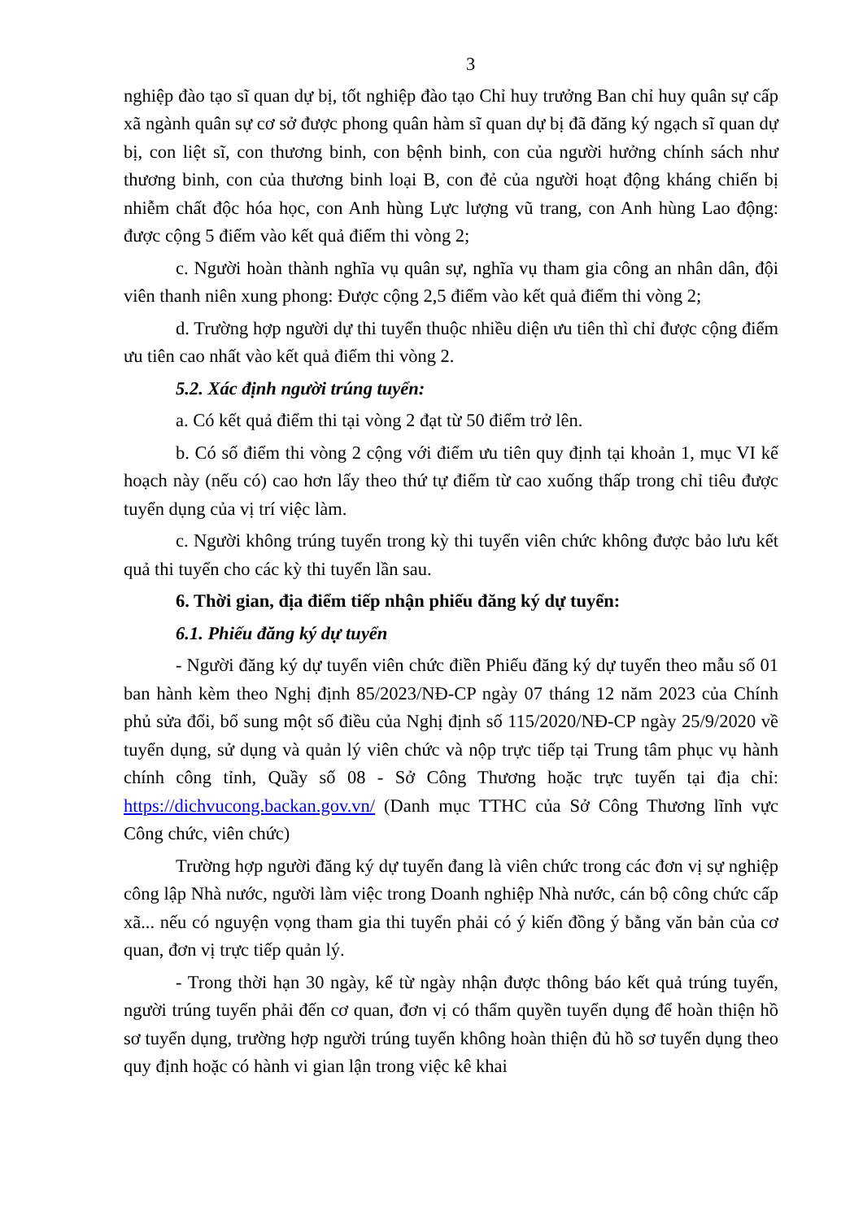3
nghiệp đào tạo sĩ quan dự bị, tốt nghiệp đào tạo Chỉ huy trưởng Ban chỉ huy quân sự cấp xã ngành quân sự cơ sở được phong quân hàm sĩ quan dự bị đã đăng ký ngạch sĩ quan dự bị, con liệt sĩ, con thương binh, con bệnh binh, con của người hưởng chính sách như thương binh, con của thương binh loại B, con đẻ của người hoạt động kháng chiến bị nhiễm chất độc hóa học, con Anh hùng Lực lượng vũ trang, con Anh hùng Lao động: được cộng 5 điểm vào kết quả điểm thi vòng 2;
c. Người hoàn thành nghĩa vụ quân sự, nghĩa vụ tham gia công an nhân dân, đội viên thanh niên xung phong: Được cộng 2,5 điểm vào kết quả điểm thi vòng 2;
d. Trường hợp người dự thi tuyển thuộc nhiều diện ưu tiên thì chỉ được cộng điểm ưu tiên cao nhất vào kết quả điểm thi vòng 2.
5.2. Xác định người trúng tuyển:
a. Có kết quả điểm thi tại vòng 2 đạt từ 50 điểm trở lên.
b. Có số điểm thi vòng 2 cộng với điểm ưu tiên quy định tại khoản 1, mục VI kế hoạch này (nếu có) cao hơn lấy theo thứ tự điểm từ cao xuống thấp trong chỉ tiêu được tuyển dụng của vị trí việc làm.
c. Người không trúng tuyển trong kỳ thi tuyển viên chức không được bảo lưu kết quả thi tuyển cho các kỳ thi tuyển lần sau.
6. Thời gian, địa điểm tiếp nhận phiếu đăng ký dự tuyển:
6.1. Phiếu đăng ký dự tuyển
- Người đăng ký dự tuyển viên chức điền Phiếu đăng ký dự tuyển theo mẫu số 01 ban hành kèm theo Nghị định 85/2023/NĐ-CP ngày 07 tháng 12 năm 2023 của Chính phủ sửa đổi, bổ sung một số điều của Nghị định số 115/2020/NĐ-CP ngày 25/9/2020 về tuyển dụng, sử dụng và quản lý viên chức và nộp trực tiếp tại Trung tâm phục vụ hành chính công tỉnh, Quầy số 08 - Sở Công Thương hoặc trực tuyến tại địa chỉ: https://dichvucong.backan.gov.vn/ (Danh mục TTHC của Sở Công Thương lĩnh vực Công chức, viên chức)
Trường hợp người đăng ký dự tuyển đang là viên chức trong các đơn vị sự nghiệp công lập Nhà nước, người làm việc trong Doanh nghiệp Nhà nước, cán bộ công chức cấp xã... nếu có nguyện vọng tham gia thi tuyển phải có ý kiến đồng ý bằng văn bản của cơ quan, đơn vị trực tiếp quản lý.
- Trong thời hạn 30 ngày, kể từ ngày nhận được thông báo kết quả trúng tuyển, người trúng tuyển phải đến cơ quan, đơn vị có thẩm quyền tuyển dụng để hoàn thiện hồ sơ tuyển dụng, trường hợp người trúng tuyển không hoàn thiện đủ hồ sơ tuyển dụng theo quy định hoặc có hành vi gian lận trong việc kê khai